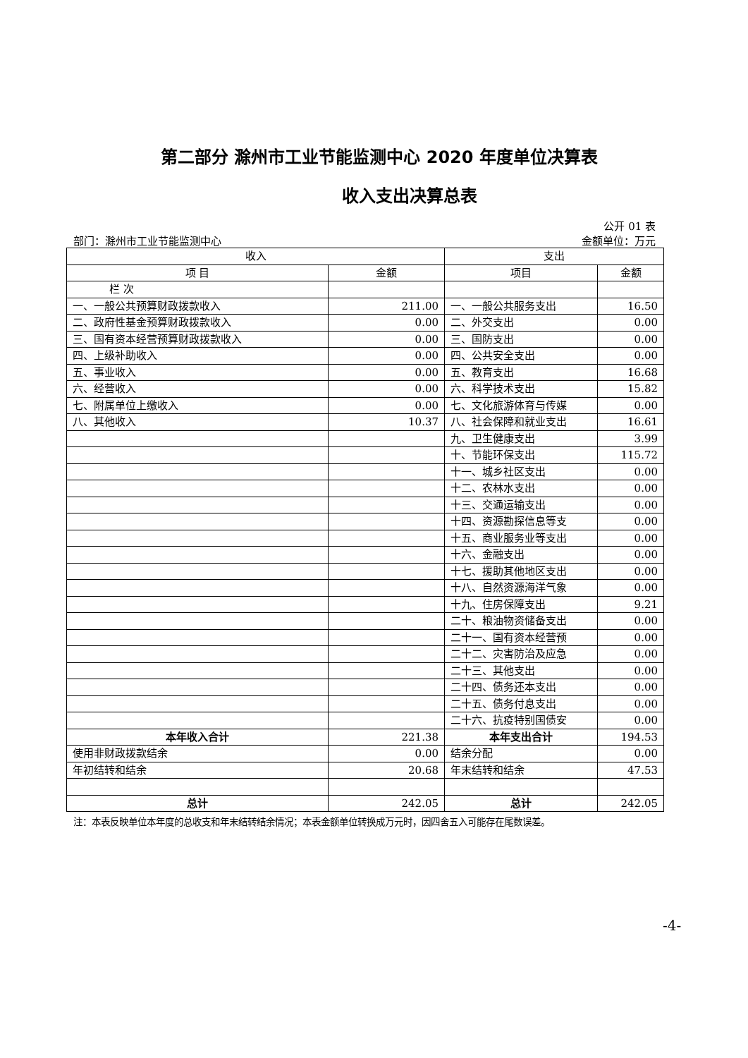第二部分 滁州市工业节能监测中心 2020 年度单位决算表
收入支出决算总表
公开 01 表
部门：滁州市工业节能监测中心 金额单位：万元
| 收入 | | 支出 | |
| --- | --- | --- | --- |
| 项 目 | 金额 | 项目 | 金额 |
| 栏 次 | | | |
| 一、一般公共预算财政拨款收入 | 211.00 | 一、一般公共服务支出 | 16.50 |
| 二、政府性基金预算财政拨款收入 | 0.00 | 二、外交支出 | 0.00 |
| 三、国有资本经营预算财政拨款收入 | 0.00 | 三、国防支出 | 0.00 |
| 四、上级补助收入 | 0.00 | 四、公共安全支出 | 0.00 |
| 五、事业收入 | 0.00 | 五、教育支出 | 16.68 |
| 六、经营收入 | 0.00 | 六、科学技术支出 | 15.82 |
| 七、附属单位上缴收入 | 0.00 | 七、文化旅游体育与传媒 | 0.00 |
| 八、其他收入 | 10.37 | 八、社会保障和就业支出 | 16.61 |
| | | 九、卫生健康支出 | 3.99 |
| | | 十、节能环保支出 | 115.72 |
| | | 十一、城乡社区支出 | 0.00 |
| | | 十二、农林水支出 | 0.00 |
| | | 十三、交通运输支出 | 0.00 |
| | | 十四、资源勘探信息等支 | 0.00 |
| | | 十五、商业服务业等支出 | 0.00 |
| | | 十六、金融支出 | 0.00 |
| | | 十七、援助其他地区支出 | 0.00 |
| | | 十八、自然资源海洋气象 | 0.00 |
| | | 十九、住房保障支出 | 9.21 |
| | | 二十、粮油物资储备支出 | 0.00 |
| | | 二十一、国有资本经营预 | 0.00 |
| | | 二十二、灾害防治及应急 | 0.00 |
| | | 二十三、其他支出 | 0.00 |
| | | 二十四、债务还本支出 | 0.00 |
| | | 二十五、债务付息支出 | 0.00 |
| | | 二十六、抗疫特别国债安 | 0.00 |
| 本年收入合计 | 221.38 | 本年支出合计 | 194.53 |
| 使用非财政拨款结余 | 0.00 | 结余分配 | 0.00 |
| 年初结转和结余 | 20.68 | 年末结转和结余 | 47.53 |
| 总计 | 242.05 | 总计 | 242.05 |
注：本表反映单位本年度的总收支和年末结转结余情况；本表金额单位转换成万元时，因四舍五入可能存在尾数误差。
-4-